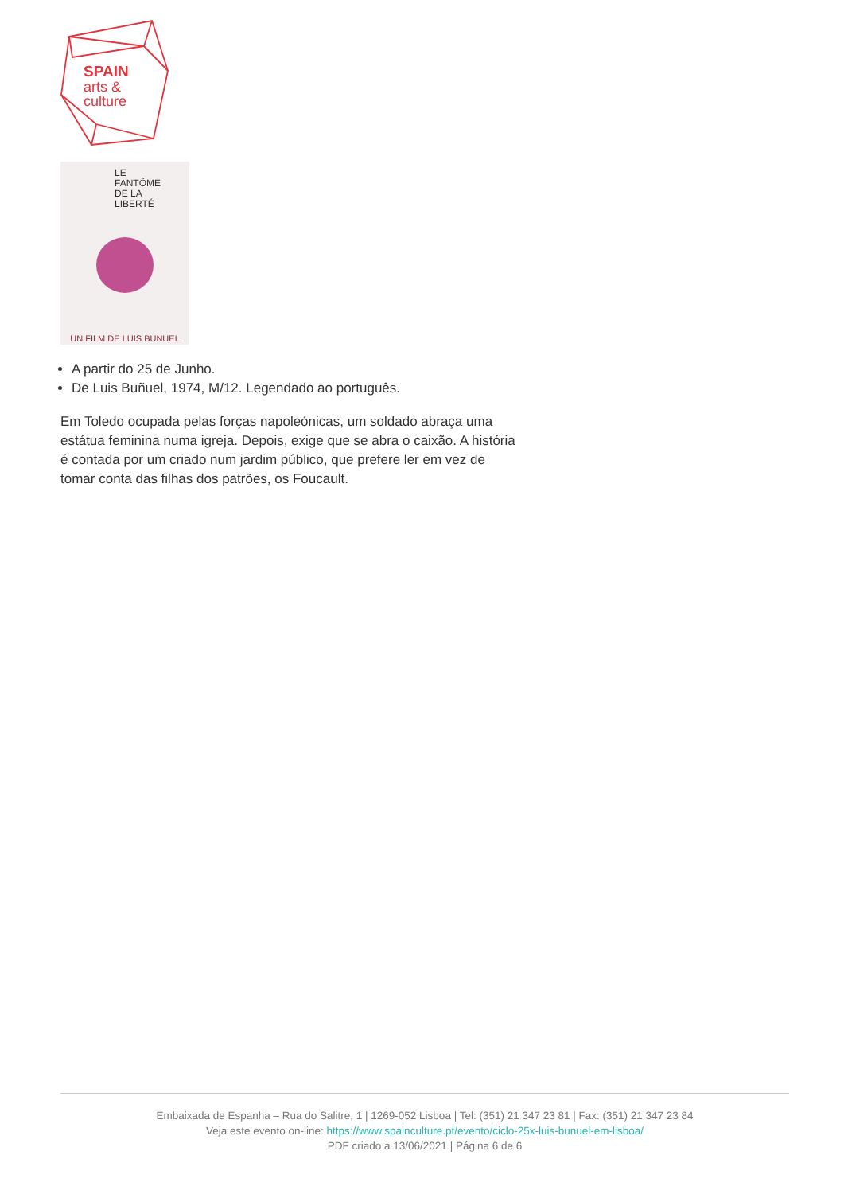SPAIN
arts &
culture
LE
FANTÔME
DE LA
LIBERTÉ
UN FILM DE LUIS BUNUEL
A partir do 25 de Junho.
De Luis Buñuel, 1974, M/12. Legendado ao português.
Em Toledo ocupada pelas forças napoleónicas, um soldado abraça uma estátua feminina numa igreja. Depois, exige que se abra o caixão. A história é contada por um criado num jardim público, que prefere ler em vez de tomar conta das filhas dos patrões, os Foucault.
Embaixada de Espanha – Rua do Salitre, 1 | 1269-052 Lisboa | Tel: (351) 21 347 23 81 | Fax: (351) 21 347 23 84
Veja este evento on-line: https://www.spainculture.pt/evento/ciclo-25x-luis-bunuel-em-lisboa/
PDF criado a 13/06/2021 | Página 6 de 6